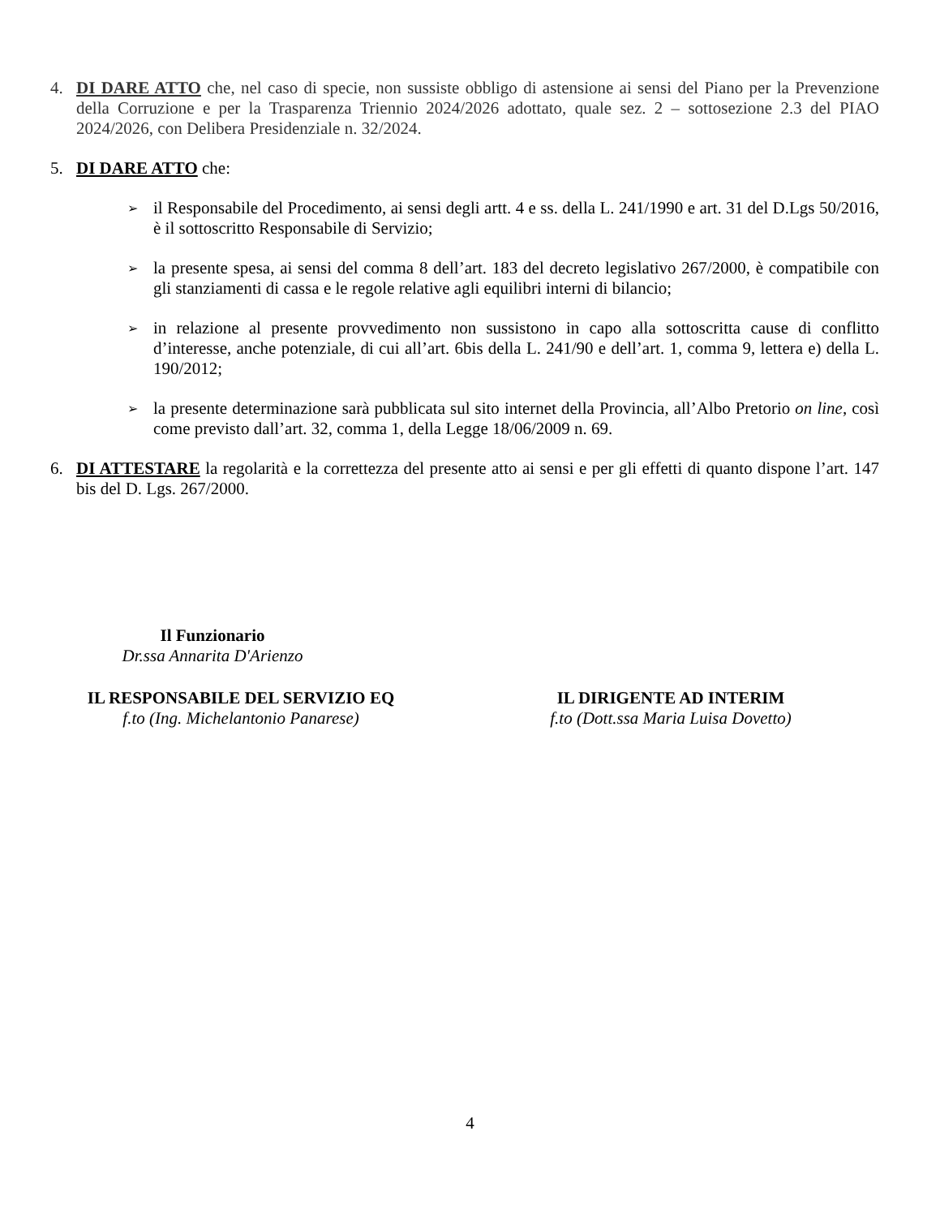4. DI DARE ATTO che, nel caso di specie, non sussiste obbligo di astensione ai sensi del Piano per la Prevenzione della Corruzione e per la Trasparenza Triennio 2024/2026 adottato, quale sez. 2 – sottosezione 2.3 del PIAO 2024/2026, con Delibera Presidenziale n. 32/2024.
5. DI DARE ATTO che:
➢ il Responsabile del Procedimento, ai sensi degli artt. 4 e ss. della L. 241/1990 e art. 31 del D.Lgs 50/2016, è il sottoscritto Responsabile di Servizio;
➢ la presente spesa, ai sensi del comma 8 dell’art. 183 del decreto legislativo 267/2000, è compatibile con gli stanziamenti di cassa e le regole relative agli equilibri interni di bilancio;
➢ in relazione al presente provvedimento non sussistono in capo alla sottoscritta cause di conflitto d’interesse, anche potenziale, di cui all’art. 6bis della L. 241/90 e dell’art. 1, comma 9, lettera e) della L. 190/2012;
➢ la presente determinazione sarà pubblicata sul sito internet della Provincia, all’Albo Pretorio on line, così come previsto dall’art. 32, comma 1, della Legge 18/06/2009 n. 69.
6. DI ATTESTARE la regolarità e la correttezza del presente atto ai sensi e per gli effetti di quanto dispone l’art. 147 bis del D. Lgs. 267/2000.
Il Funzionario
Dr.ssa Annarita D'Arienzo
IL RESPONSABILE DEL SERVIZIO EQ
f.to (Ing. Michelantonio Panarese)
IL DIRIGENTE AD INTERIM
f.to (Dott.ssa Maria Luisa Dovetto)
4